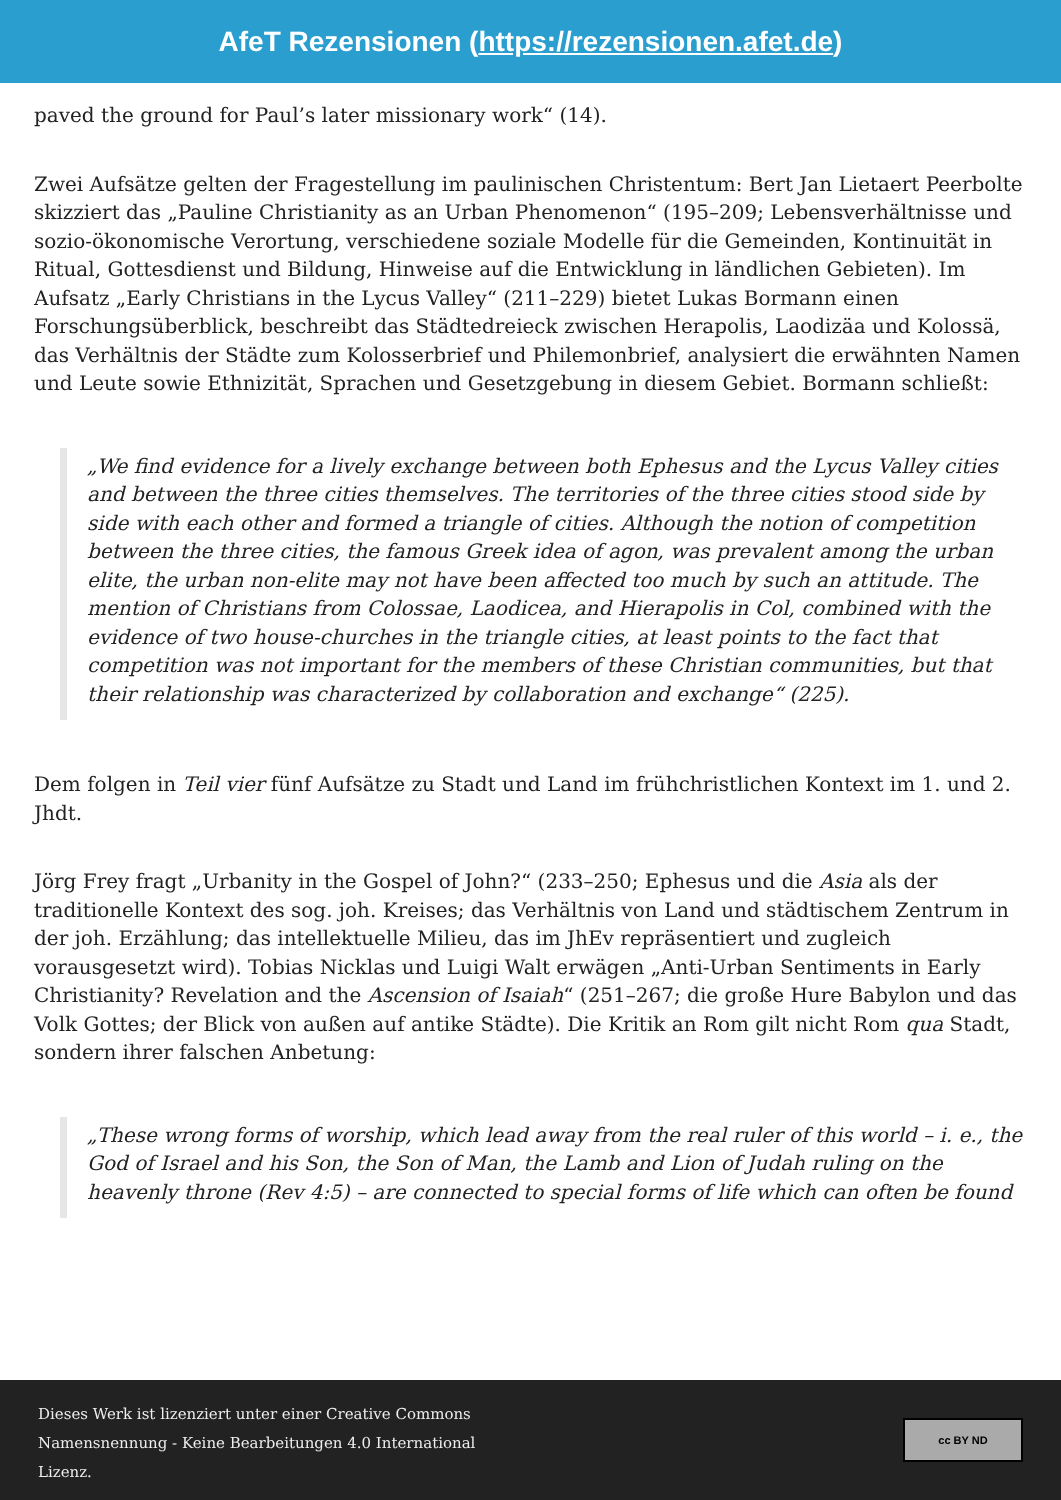AfeT Rezensionen (https://rezensionen.afet.de)
paved the ground for Paul’s later missionary work“ (14).
Zwei Aufsätze gelten der Fragestellung im paulinischen Christentum: Bert Jan Lietaert Peerbolte skizziert das „Pauline Christianity as an Urban Phenomenon“ (195–209; Lebensverhältnisse und sozio-ökonomische Verortung, verschiedene soziale Modelle für die Gemeinden, Kontinuität in Ritual, Gottesdienst und Bildung, Hinweise auf die Entwicklung in ländlichen Gebieten). Im Aufsatz „Early Christians in the Lycus Valley“ (211–229) bietet Lukas Bormann einen Forschungsüberblick, beschreibt das Städtedreieck zwischen Herapolis, Laodizäa und Kolossä, das Verhältnis der Städte zum Kolosserbrief und Philemonbrief, analysiert die erwähnten Namen und Leute sowie Ethnizität, Sprachen und Gesetzgebung in diesem Gebiet. Bormann schließt:
„We find evidence for a lively exchange between both Ephesus and the Lycus Valley cities and between the three cities themselves. The territories of the three cities stood side by side with each other and formed a triangle of cities. Although the notion of competition between the three cities, the famous Greek idea of agon, was prevalent among the urban elite, the urban non-elite may not have been affected too much by such an attitude. The mention of Christians from Colossae, Laodicea, and Hierapolis in Col, combined with the evidence of two house-churches in the triangle cities, at least points to the fact that competition was not important for the members of these Christian communities, but that their relationship was characterized by collaboration and exchange“ (225).
Dem folgen in Teil vier fünf Aufsätze zu Stadt und Land im frühchristlichen Kontext im 1. und 2. Jhdt.
Jörg Frey fragt „Urbanity in the Gospel of John?“ (233–250; Ephesus und die Asia als der traditionelle Kontext des sog. joh. Kreises; das Verhältnis von Land und städtischem Zentrum in der joh. Erzählung; das intellektuelle Milieu, das im JhEv repräsentiert und zugleich vorausgesetzt wird). Tobias Nicklas und Luigi Walt erwägen „Anti-Urban Sentiments in Early Christianity? Revelation and the Ascension of Isaiah“ (251–267; die große Hure Babylon und das Volk Gottes; der Blick von außen auf antike Städte). Die Kritik an Rom gilt nicht Rom qua Stadt, sondern ihrer falschen Anbetung:
„These wrong forms of worship, which lead away from the real ruler of this world – i. e., the God of Israel and his Son, the Son of Man, the Lamb and Lion of Judah ruling on the heavenly throne (Rev 4:5) – are connected to special forms of life which can often be found
Dieses Werk ist lizenziert unter einer Creative Commons
Namensnennung - Keine Bearbeitungen 4.0 International
Lizenz.
cc BY ND